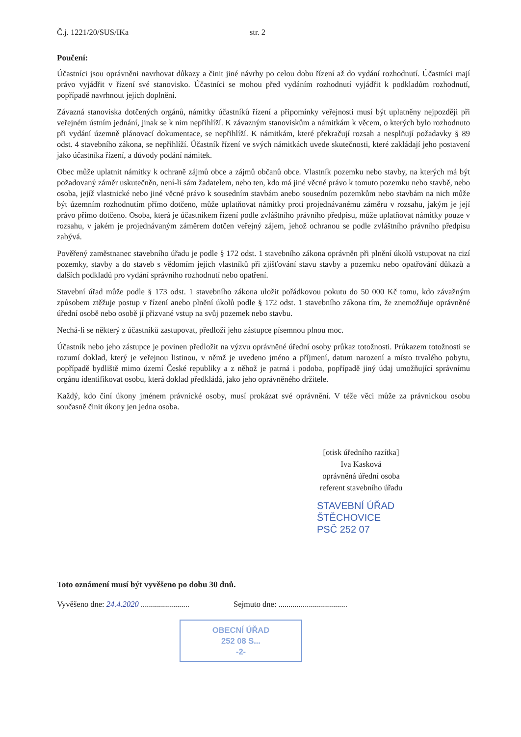Č.j. 1221/20/SUS/IKa str. 2
Poučení:
Účastníci jsou oprávněni navrhovat důkazy a činit jiné návrhy po celou dobu řízení až do vydání rozhodnutí. Účastníci mají právo vyjádřit v řízení své stanovisko. Účastníci se mohou před vydáním rozhodnutí vyjádřit k podkladům rozhodnutí, popřípadě navrhnout jejich doplnění.
Závazná stanoviska dotčených orgánů, námitky účastníků řízení a připomínky veřejnosti musí být uplatněny nejpozději při veřejném ústním jednání, jinak se k nim nepřihlíží. K závazným stanoviskům a námitkám k věcem, o kterých bylo rozhodnuto při vydání územně plánovací dokumentace, se nepřihlíží. K námitkám, které překračují rozsah a nesplňují požadavky § 89 odst. 4 stavebního zákona, se nepřihlíží. Účastník řízení ve svých námitkách uvede skutečnosti, které zakládají jeho postavení jako účastníka řízení, a důvody podání námitek.
Obec může uplatnit námitky k ochraně zájmů obce a zájmů občanů obce. Vlastník pozemku nebo stavby, na kterých má být požadovaný záměr uskutečněn, není-li sám žadatelem, nebo ten, kdo má jiné věcné právo k tomuto pozemku nebo stavbě, nebo osoba, jejíž vlastnické nebo jiné věcné právo k sousedním stavbám anebo sousedním pozemkům nebo stavbám na nich může být územním rozhodnutím přímo dotčeno, může uplatňovat námitky proti projednávanému záměru v rozsahu, jakým je její právo přímo dotčeno. Osoba, která je účastníkem řízení podle zvláštního právního předpisu, může uplatňovat námitky pouze v rozsahu, v jakém je projednávaným záměrem dotčen veřejný zájem, jehož ochranou se podle zvláštního právního předpisu zabývá.
Pověřený zaměstnanec stavebního úřadu je podle § 172 odst. 1 stavebního zákona oprávněn při plnění úkolů vstupovat na cizí pozemky, stavby a do staveb s vědomím jejich vlastníků při zjišťování stavu stavby a pozemku nebo opatřování důkazů a dalších podkladů pro vydání správního rozhodnutí nebo opatření.
Stavební úřad může podle § 173 odst. 1 stavebního zákona uložit pořádkovou pokutu do 50 000 Kč tomu, kdo závažným způsobem ztěžuje postup v řízení anebo plnění úkolů podle § 172 odst. 1 stavebního zákona tím, že znemožňuje oprávněné úřední osobě nebo osobě jí přizvané vstup na svůj pozemek nebo stavbu.
Nechá-li se některý z účastníků zastupovat, předloží jeho zástupce písemnou plnou moc.
Účastník nebo jeho zástupce je povinen předložit na výzvu oprávněné úřední osoby průkaz totožnosti. Průkazem totožnosti se rozumí doklad, který je veřejnou listinou, v němž je uvedeno jméno a příjmení, datum narození a místo trvalého pobytu, popřípadě bydliště mimo území České republiky a z něhož je patrná i podoba, popřípadě jiný údaj umožňující správnímu orgánu identifikovat osobu, která doklad předkládá, jako jeho oprávněného držitele.
Každý, kdo činí úkony jménem právnické osoby, musí prokázat své oprávnění. V téže věci může za právnickou osobu současně činit úkony jen jedna osoba.
[otisk úředního razítka]
Iva Kasková
oprávněná úřední osoba
referent stavebního úřadu
STAVEBNÍ ÚŘAD
ŠTĚCHOVICE
PSČ 252 07
Toto oznámení musí být vyvěšeno po dobu 30 dnů.
Vyvěšeno dne: 24.4.2020 ........................ Sejmuto dne: ..................................
OBECNÍ ÚŘAD
252 08 S...
-2-